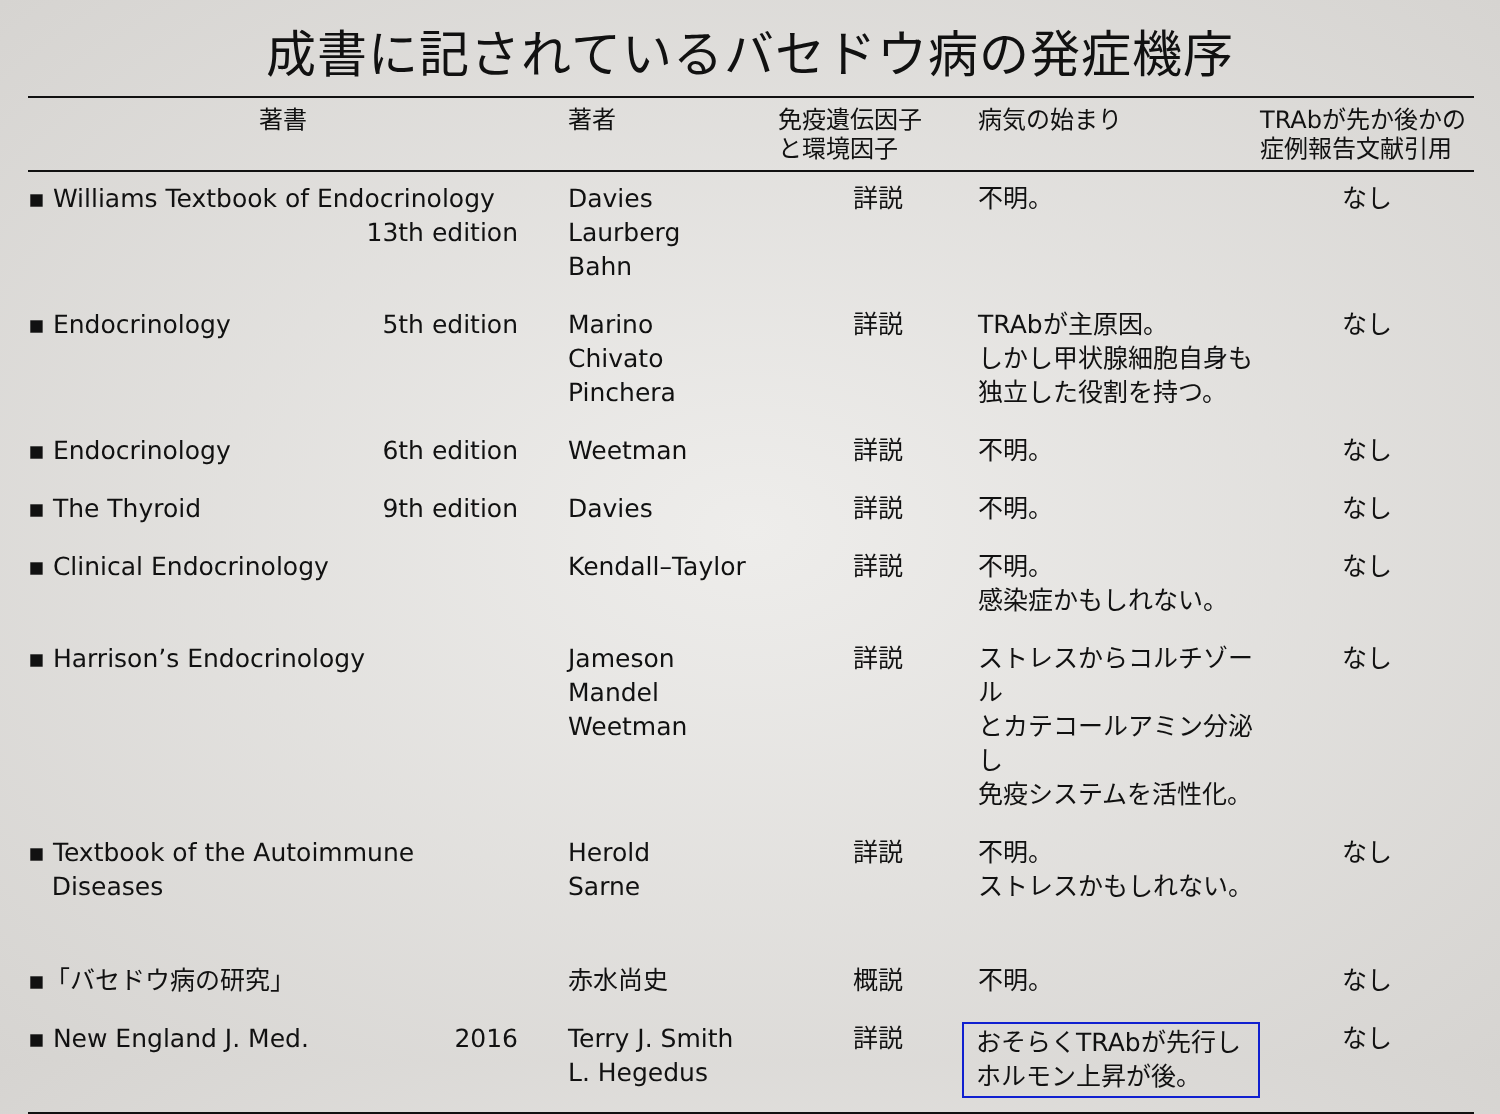成書に記されているバセドウ病の発症機序
| 著書 | 著者 | 免疫遺伝因子 と環境因子 | 病気の始まり | TRAbが先か後かの 症例報告文献引用 |
| --- | --- | --- | --- | --- |
| ▪ Williams Textbook of Endocrinology 13th edition | Davies Laurberg Bahn | 詳説 | 不明。 | なし |
| ▪ Endocrinology 5th edition | Marino Chivato Pinchera | 詳説 | TRAbが主原因。 しかし甲状腺細胞自身も 独立した役割を持つ。 | なし |
| ▪ Endocrinology 6th edition | Weetman | 詳説 | 不明。 | なし |
| ▪ The Thyroid 9th edition | Davies | 詳説 | 不明。 | なし |
| ▪ Clinical Endocrinology | Kendall–Taylor | 詳説 | 不明。 感染症かもしれない。 | なし |
| ▪ Harrison’s Endocrinology | Jameson Mandel Weetman | 詳説 | ストレスからコルチゾール とカテコールアミン分泌し 免疫システムを活性化。 | なし |
| ▪ Textbook of the Autoimmune Diseases | Herold Sarne | 詳説 | 不明。 ストレスかもしれない。 | なし |
| ▪「バセドウ病の研究」 | 赤水尚史 | 概説 | 不明。 | なし |
| ▪ New England J. Med. 2016 | Terry J. Smith L. Hegedus | 詳説 | おそらくTRAbが先行し ホルモン上昇が後。 | なし |